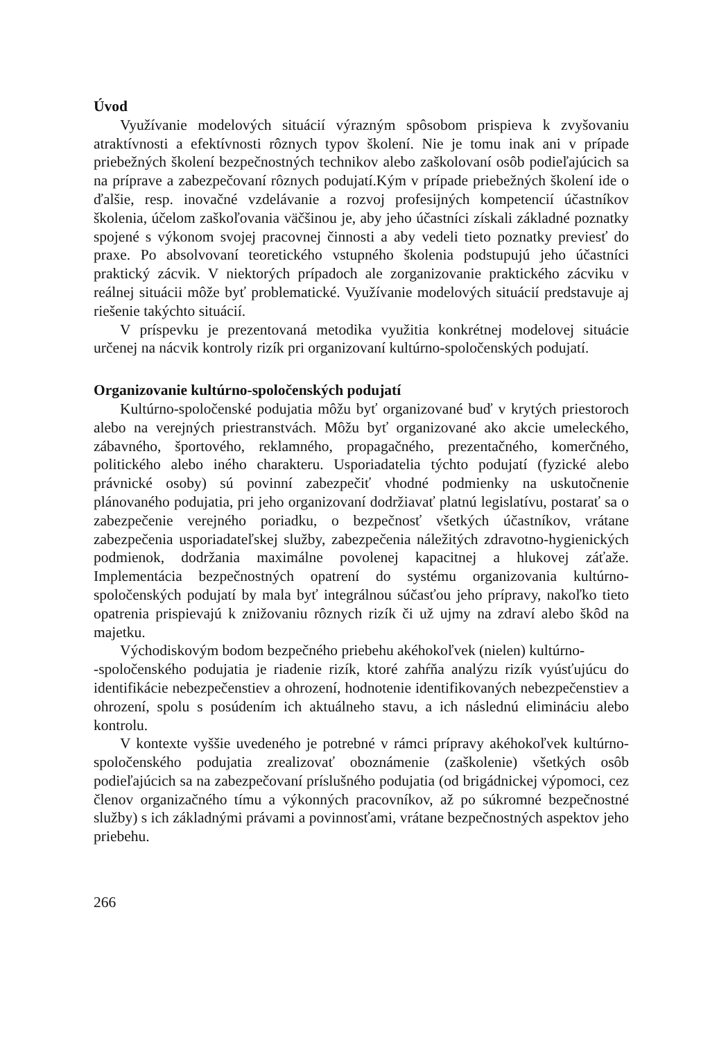Úvod
Využívanie modelových situácií výrazným spôsobom prispieva k zvyšovaniu atraktívnosti a efektívnosti rôznych typov školení. Nie je tomu inak ani v prípade priebežných školení bezpečnostných technikov alebo zaškolovaní osôb podieľajúcich sa na príprave a zabezpečovaní rôznych podujatí.Kým v prípade priebežných školení ide o ďalšie, resp. inovačné vzdelávanie a rozvoj profesijných kompetencií účastníkov školenia, účelom zaškoľovania väčšinou je, aby jeho účastníci získali základné poznatky spojené s výkonom svojej pracovnej činnosti a aby vedeli tieto poznatky previesť do praxe. Po absolvovaní teoretického vstupného školenia podstupujú jeho účastníci praktický zácvik. V niektorých prípadoch ale zorganizovanie praktického zácviku v reálnej situácii môže byť problematické. Využívanie modelových situácií predstavuje aj riešenie takýchto situácií.
V príspevku je prezentovaná metodika využitia konkrétnej modelovej situácie určenej na nácvik kontroly rizík pri organizovaní kultúrno-spoločenských podujatí.
Organizovanie kultúrno-spoločenských podujatí
Kultúrno-spoločenské podujatia môžu byť organizované buď v krytých priestoroch alebo na verejných priestranstvách. Môžu byť organizované ako akcie umeleckého, zábavného, športového, reklamného, propagačného, prezentačného, komerčného, politického alebo iného charakteru. Usporiadatelia týchto podujatí (fyzické alebo právnické osoby) sú povinní zabezpečiť vhodné podmienky na uskutočnenie plánovaného podujatia, pri jeho organizovaní dodržiavať platnú legislatívu, postarať sa o zabezpečenie verejného poriadku, o bezpečnosť všetkých účastníkov, vrátane zabezpečenia usporiadateľskej služby, zabezpečenia náležitých zdravotno-hygienických podmienok, dodržania maximálne povolenej kapacitnej a hlukovej záťaže. Implementácia bezpečnostných opatrení do systému organizovania kultúrno-spoločenských podujatí by mala byť integrálnou súčasťou jeho prípravy, nakoľko tieto opatrenia prispievajú k znižovaniu rôznych rizík či už ujmy na zdraví alebo škôd na majetku.
Východiskovým bodom bezpečného priebehu akéhokoľvek (nielen) kultúrno-
-spoločenského podujatia je riadenie rizík, ktoré zahŕňa analýzu rizík vyúsťujúcu do identifikácie nebezpečenstiev a ohrození, hodnotenie identifikovaných nebezpečenstiev a ohrození, spolu s posúdením ich aktuálneho stavu, a ich následnú elimináciu alebo kontrolu.
V kontexte vyššie uvedeného je potrebné v rámci prípravy akéhokoľvek kultúrno-spoločenského podujatia zrealizovať oboznámenie (zaškolenie) všetkých osôb podieľajúcich sa na zabezpečovaní príslušného podujatia (od brigádnickej výpomoci, cez členov organizačného tímu a výkonných pracovníkov, až po súkromné bezpečnostné služby) s ich základnými právami a povinnosťami, vrátane bezpečnostných aspektov jeho priebehu.
266